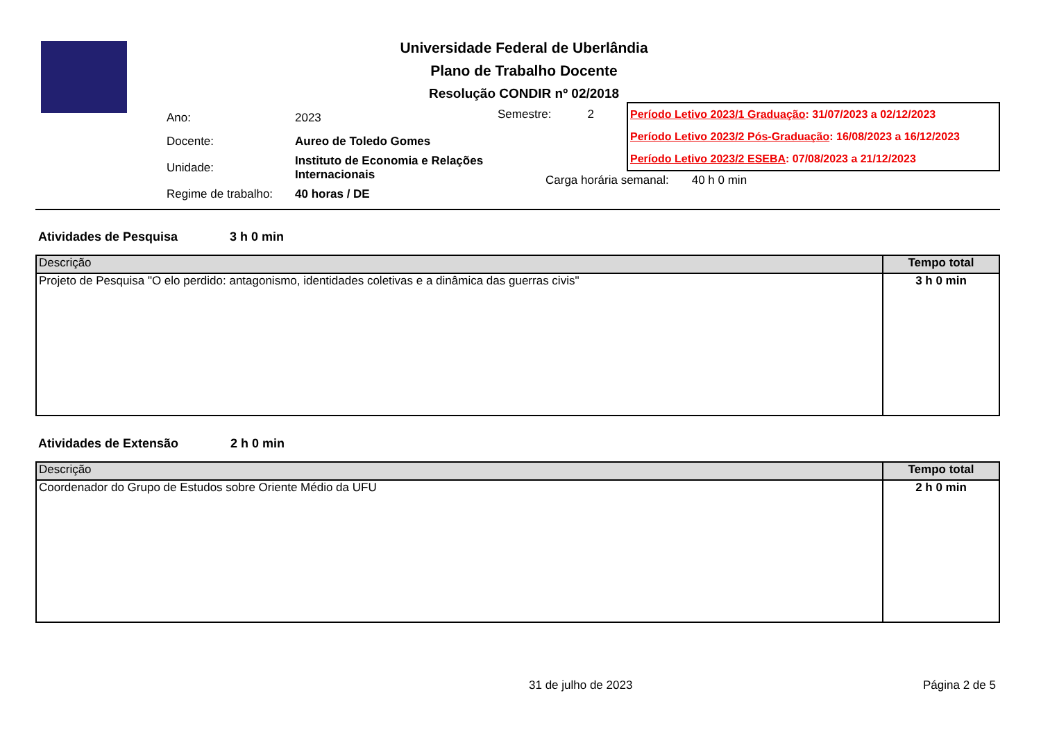Universidade Federal de Uberlândia
Plano de Trabalho Docente
Resolução CONDIR nº 02/2018
| Ano: | 2023 |
| Docente: | Aureo de Toledo Gomes |
| Unidade: | Instituto de Economia e Relações Internacionais |
| Regime de trabalho: | 40 horas / DE |
Semestre: 2
Carga horária semanal: 40 h 0 min
Período Letivo 2023/1 Graduação: 31/07/2023 a 02/12/2023
Período Letivo 2023/2 Pós-Graduação: 16/08/2023 a 16/12/2023
Período Letivo 2023/2 ESEBA: 07/08/2023 a 21/12/2023
Atividades de Pesquisa 3 h 0 min
| Descrição | Tempo total |
| --- | --- |
| Projeto de Pesquisa "O elo perdido: antagonismo, identidades coletivas e a dinâmica das guerras civis" | 3 h 0 min |
Atividades de Extensão 2 h 0 min
| Descrição | Tempo total |
| --- | --- |
| Coordenador do Grupo de Estudos sobre Oriente Médio da UFU | 2 h 0 min |
31 de julho de 2023 Página 2 de 5